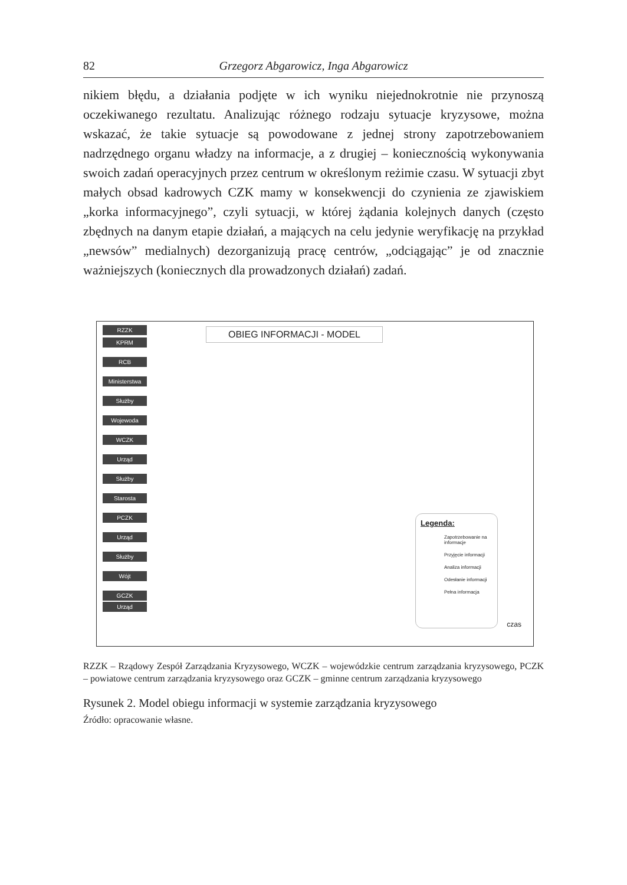82 Grzegorz Abgarowicz, Inga Abgarowicz
nikiem błędu, a działania podjęte w ich wyniku niejednokrotnie nie przynoszą oczekiwanego rezultatu. Analizując różnego rodzaju sytuacje kryzysowe, można wskazać, że takie sytuacje są powodowane z jednej strony zapotrzebowaniem nadrzędnego organu władzy na informacje, a z drugiej – koniecznością wykonywania swoich zadań operacyjnych przez centrum w określonym reżimie czasu. W sytuacji zbyt małych obsad kadrowych CZK mamy w konsekwencji do czynienia ze zjawiskiem „korka informacyjnego”, czyli sytuacji, w której żądania kolejnych danych (często zbędnych na danym etapie działań, a mających na celu jedynie weryfikację na przykład „newsów” medialnych) dezorganizują pracę centrów, „odciągając” je od znacznie ważniejszych (koniecznych dla prowadzonych działań) zadań.
RZZK
KPRM
RCB
Ministerstwa
Służby
Wojewoda
WCZK
Urząd
Służby
Starosta
PCZK
Urząd
Służby
Wójt
GCZK
Urząd
OBIEG INFORMACJI - MODEL
Legenda:
Zapotrzebowanie na informacje
Przyjęcie informacji
Analiza informacji
Odesłanie informacji
Pełna informacja
czas
RZZK – Rządowy Zespół Zarządzania Kryzysowego, WCZK – wojewódzkie centrum zarządzania kryzysowego, PCZK – powiatowe centrum zarządzania kryzysowego oraz GCZK – gminne centrum zarządzania kryzysowego
Rysunek 2. Model obiegu informacji w systemie zarządzania kryzysowego
Źródło: opracowanie własne.